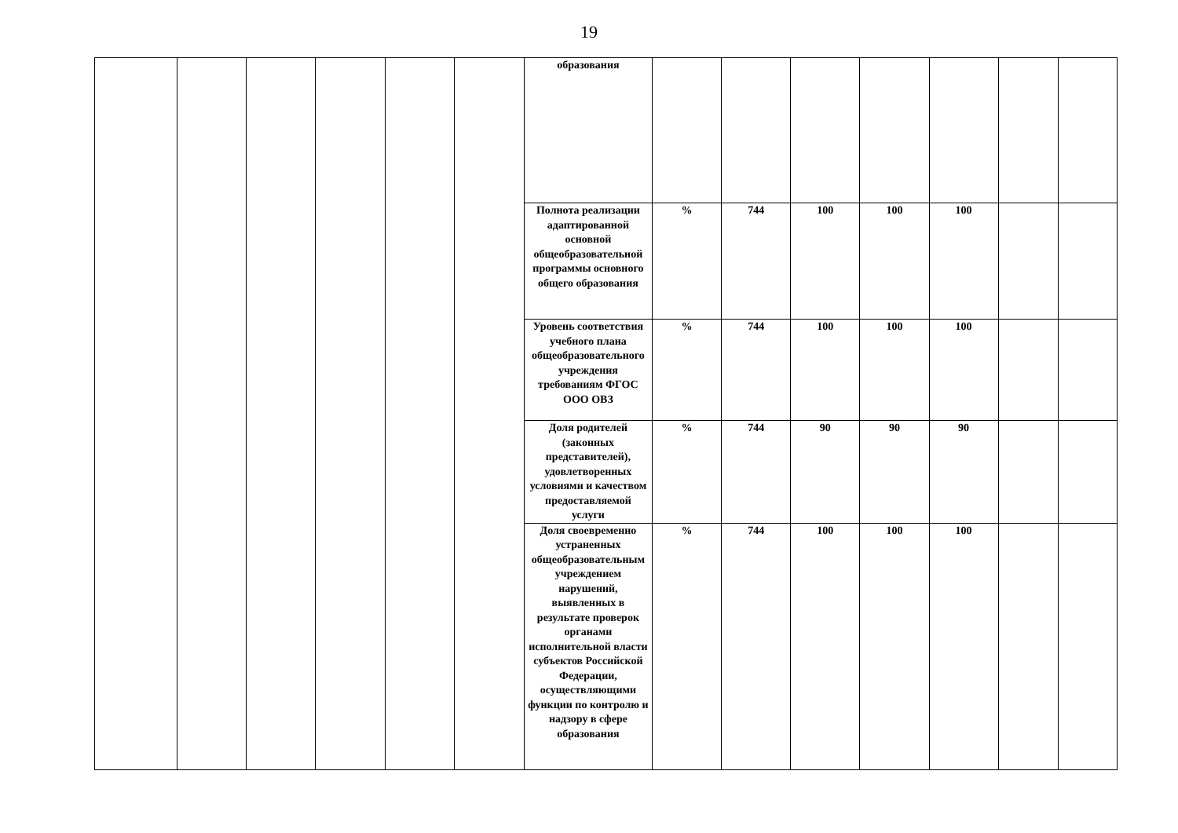19
| | | | | | | образования | | | | | | | |
| | | | | | | Полнота реализации адаптированной основной общеобразовательной программы основного общего образования | % | 744 | 100 | 100 | 100 | | |
| | | | | | | Уровень соответствия учебного плана общеобразовательного учреждения требованиям ФГОС ООО ОВЗ | % | 744 | 100 | 100 | 100 | | |
| | | | | | | Доля родителей (законных представителей), удовлетворенных условиями и качеством предоставляемой услуги | % | 744 | 90 | 90 | 90 | | |
| | | | | | | Доля своевременно устраненных общеобразовательным учреждением нарушений, выявленных в результате проверок органами исполнительной власти субъектов Российской Федерации, осуществляющими функции по контролю и надзору в сфере образования | % | 744 | 100 | 100 | 100 | | |